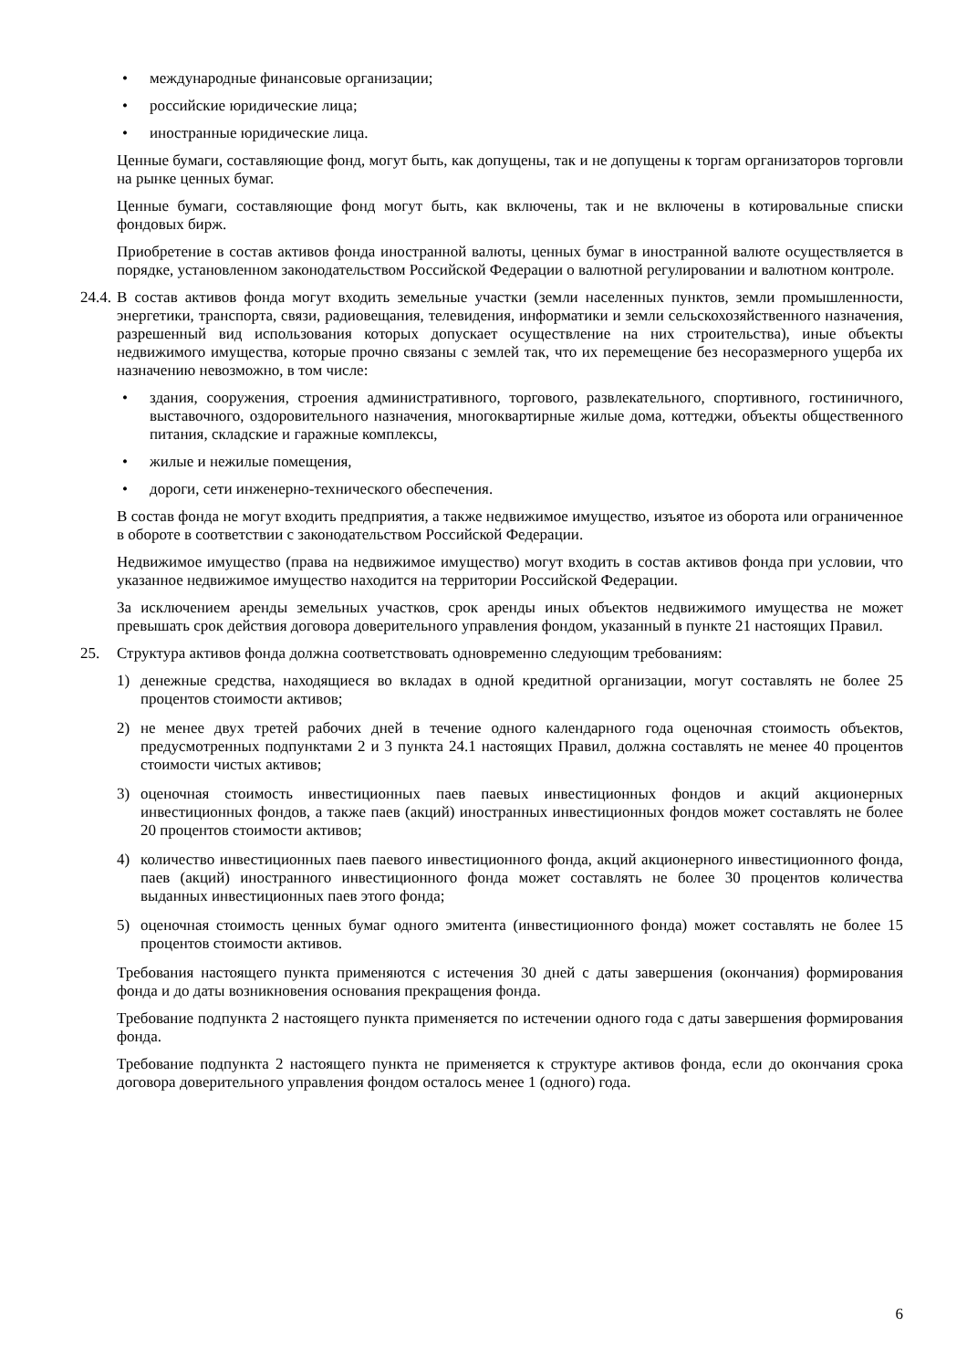• международные финансовые организации;
• российские юридические лица;
• иностранные юридические лица.
Ценные бумаги, составляющие фонд, могут быть, как допущены, так и не допущены к торгам организаторов торговли на рынке ценных бумаг.
Ценные бумаги, составляющие фонд могут быть, как включены, так и не включены в котировальные списки фондовых бирж.
Приобретение в состав активов фонда иностранной валюты, ценных бумаг в иностранной валюте осуществляется в порядке, установленном законодательством Российской Федерации о валютной регулировании и валютном контроле.
24.4. В состав активов фонда могут входить земельные участки (земли населенных пунктов, земли промышленности, энергетики, транспорта, связи, радиовещания, телевидения, информатики и земли сельскохозяйственного назначения, разрешенный вид использования которых допускает осуществление на них строительства), иные объекты недвижимого имущества, которые прочно связаны с землей так, что их перемещение без несоразмерного ущерба их назначению невозможно, в том числе:
• здания, сооружения, строения административного, торгового, развлекательного, спортивного, гостиничного, выставочного, оздоровительного назначения, многоквартирные жилые дома, коттеджи, объекты общественного питания, складские и гаражные комплексы,
• жилые и нежилые помещения,
• дороги, сети инженерно-технического обеспечения.
В состав фонда не могут входить предприятия, а также недвижимое имущество, изъятое из оборота или ограниченное в обороте в соответствии с законодательством Российской Федерации.
Недвижимое имущество (права на недвижимое имущество) могут входить в состав активов фонда при условии, что указанное недвижимое имущество находится на территории Российской Федерации.
За исключением аренды земельных участков, срок аренды иных объектов недвижимого имущества не может превышать срок действия договора доверительного управления фондом, указанный в пункте 21 настоящих Правил.
25. Структура активов фонда должна соответствовать одновременно следующим требованиям:
1) денежные средства, находящиеся во вкладах в одной кредитной организации, могут составлять не более 25 процентов стоимости активов;
2) не менее двух третей рабочих дней в течение одного календарного года оценочная стоимость объектов, предусмотренных подпунктами 2 и 3 пункта 24.1 настоящих Правил, должна составлять не менее 40 процентов стоимости чистых активов;
3) оценочная стоимость инвестиционных паев паевых инвестиционных фондов и акций акционерных инвестиционных фондов, а также паев (акций) иностранных инвестиционных фондов может составлять не более 20 процентов стоимости активов;
4) количество инвестиционных паев паевого инвестиционного фонда, акций акционерного инвестиционного фонда, паев (акций) иностранного инвестиционного фонда может составлять не более 30 процентов количества выданных инвестиционных паев этого фонда;
5) оценочная стоимость ценных бумаг одного эмитента (инвестиционного фонда) может составлять не более 15 процентов стоимости активов.
Требования настоящего пункта применяются с истечения 30 дней с даты завершения (окончания) формирования фонда и до даты возникновения основания прекращения фонда.
Требование подпункта 2 настоящего пункта применяется по истечении одного года с даты завершения формирования фонда.
Требование подпункта 2 настоящего пункта не применяется к структуре активов фонда, если до окончания срока договора доверительного управления фондом осталось менее 1 (одного) года.
6